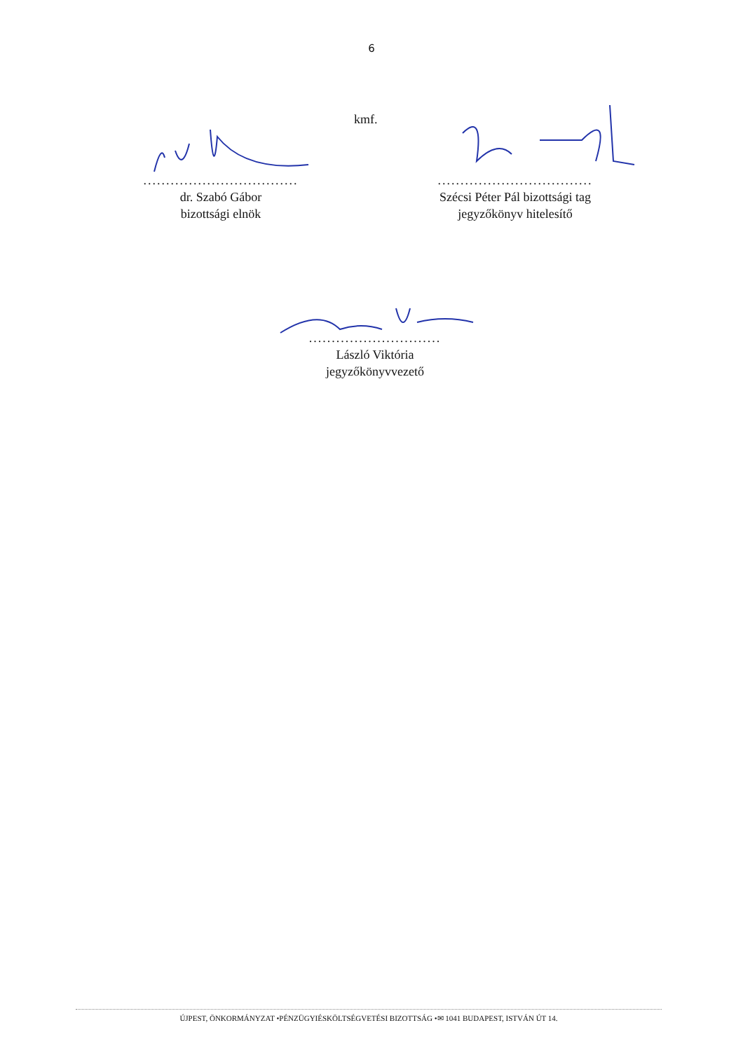6
kmf.
..................................
dr. Szabó Gábor
bizottsági elnök
..................................
Szécsi Péter Pál bizottsági tag
jegyzőkönyv hitelesítő
.............................
László Viktória
jegyzőkönyvvezető
ÚJPEST, ÖNKORMÁNYZAT •PÉNZÜGYIÉSKÖLTSÉGVETÉSI BIZOTTSÁG •✉ 1041 BUDAPEST, ISTVÁN ÚT 14.